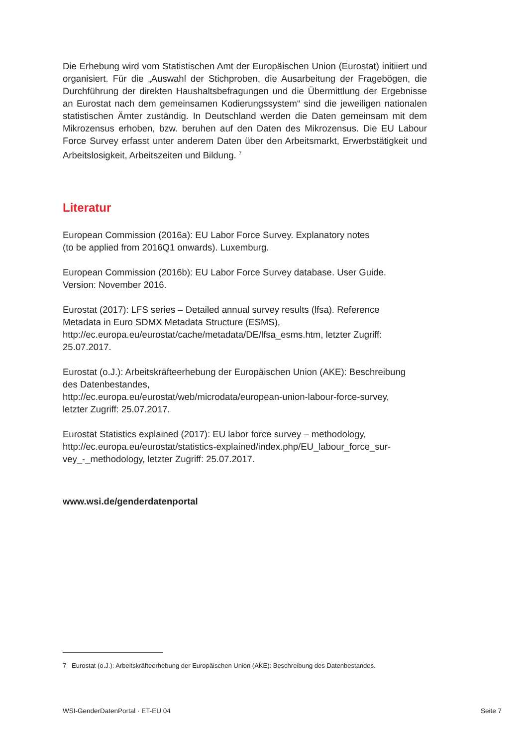Die Erhebung wird vom Statistischen Amt der Europäischen Union (Eurostat) initiiert und organisiert. Für die „Auswahl der Stichproben, die Ausarbeitung der Fragebögen, die Durchführung der direkten Haushaltsbefragungen und die Übermittlung der Ergebnisse an Eurostat nach dem gemeinsamen Kodierungssystem“ sind die jeweiligen nationalen statistischen Ämter zuständig. In Deutschland werden die Daten gemeinsam mit dem Mikrozensus erhoben, bzw. beruhen auf den Daten des Mikrozensus. Die EU Labour Force Survey erfasst unter anderem Daten über den Arbeitsmarkt, Erwerbstätigkeit und Arbeitslosigkeit, Arbeitszeiten und Bildung. <sup>7</sup>
Literatur
European Commission (2016a): EU Labor Force Survey. Explanatory notes
(to be applied from 2016Q1 onwards). Luxemburg.
European Commission (2016b): EU Labor Force Survey database. User Guide.
Version: November 2016.
Eurostat (2017): LFS series – Detailed annual survey results (lfsa). Reference
Metadata in Euro SDMX Metadata Structure (ESMS),
http://ec.europa.eu/eurostat/cache/metadata/DE/lfsa_esms.htm, letzter Zugriff:
25.07.2017.
Eurostat (o.J.): Arbeitskräfteerhebung der Europäischen Union (AKE): Beschreibung
des Datenbestandes,
http://ec.europa.eu/eurostat/web/microdata/european-union-labour-force-survey,
letzter Zugriff: 25.07.2017.
Eurostat Statistics explained (2017): EU labor force survey – methodology,
http://ec.europa.eu/eurostat/statistics-explained/index.php/EU_labour_force_sur-
vey_-_methodology, letzter Zugriff: 25.07.2017.
www.wsi.de/genderdatenportal
7 Eurostat (o.J.): Arbeitskräfteerhebung der Europäischen Union (AKE): Beschreibung des Datenbestandes.
WSI-GenderDatenPortal · ET-EU 04 Seite 7